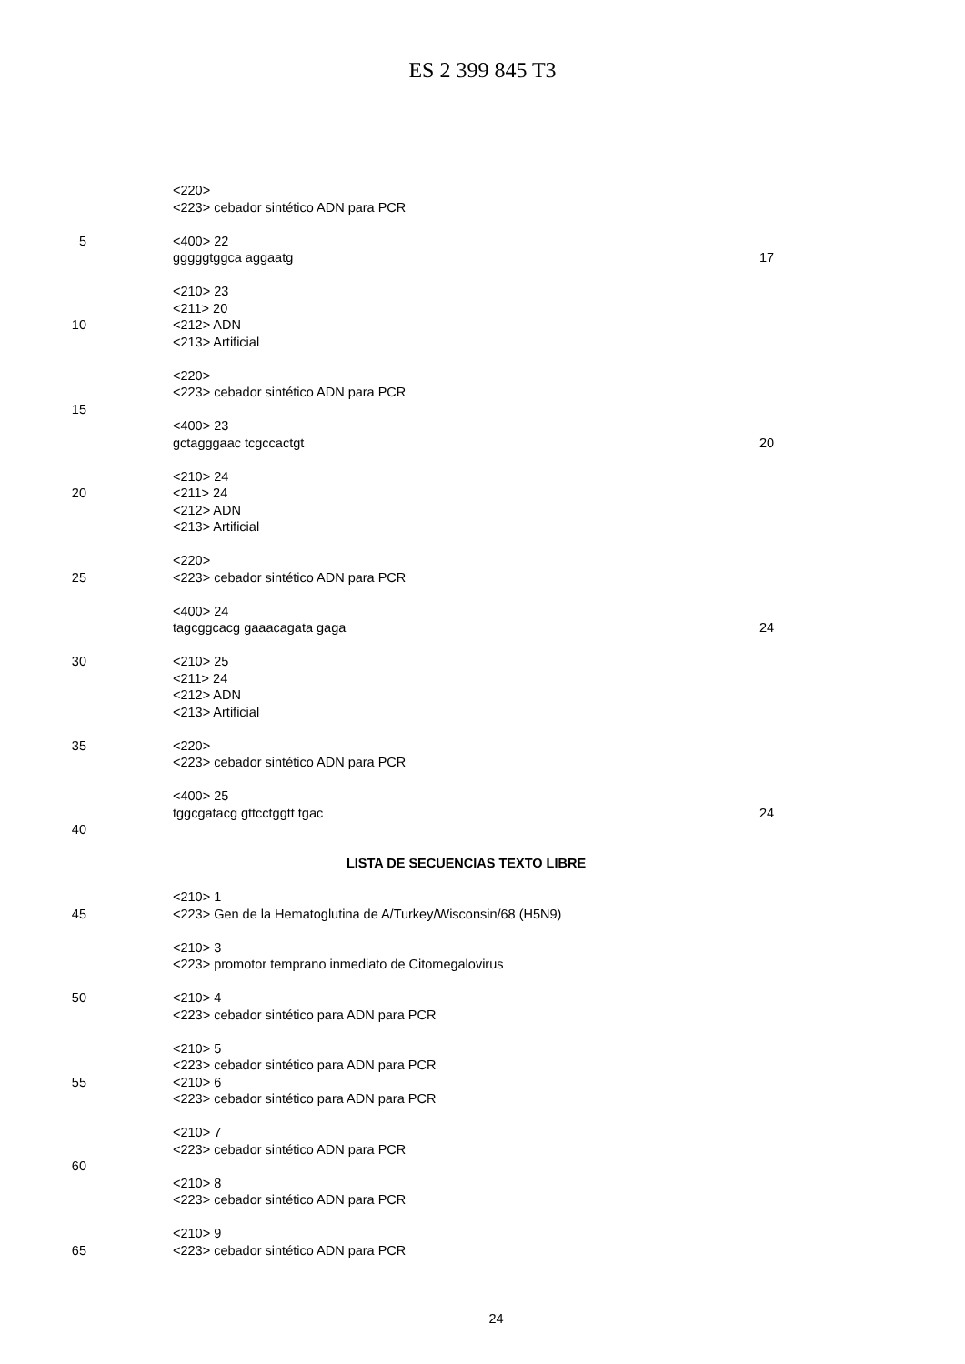ES 2 399 845 T3
<220>
<223> cebador sintético ADN para PCR
5 <400> 22
gggggtggca aggaatg 17
<210> 23
<211> 20
10 <212> ADN
<213> Artificial
<220>
<223> cebador sintético ADN para PCR
15
<400> 23
gctagggaac tcgccactgt 20
<210> 24
20 <211> 24
<212> ADN
<213> Artificial
<220>
25 <223> cebador sintético ADN para PCR
<400> 24
tagcggcacg gaaacagata gaga 24
30 <210> 25
<211> 24
<212> ADN
<213> Artificial
35 <220>
<223> cebador sintético ADN para PCR
<400> 25
tggcgatacg gttcctggtt tgac 24
40
LISTA DE SECUENCIAS TEXTO LIBRE
<210> 1
45 <223> Gen de la Hematoglutina de A/Turkey/Wisconsin/68 (H5N9)
<210> 3
<223> promotor temprano inmediato de Citomegalovirus
50 <210> 4
<223> cebador sintético para ADN para PCR
<210> 5
<223> cebador sintético para ADN para PCR
55 <210> 6
<223> cebador sintético para ADN para PCR
<210> 7
<223> cebador sintético ADN para PCR
60
<210> 8
<223> cebador sintético ADN para PCR
<210> 9
65 <223> cebador sintético ADN para PCR
24